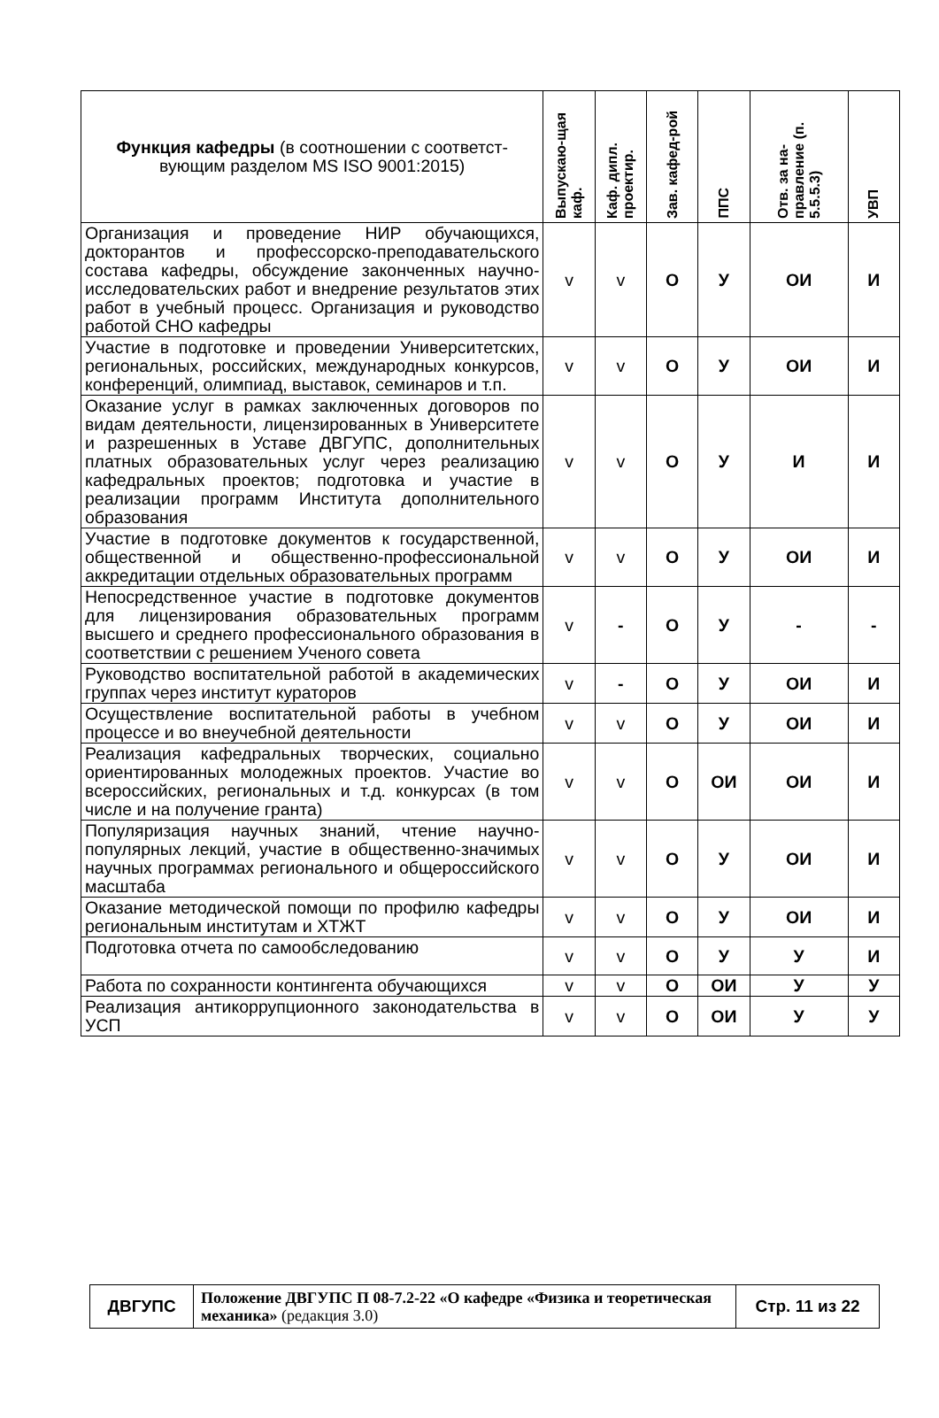| Функция кафедры (в соотношении с соответст-вующим разделом MS ISO 9001:2015) | Выпускаю-щая каф. | Каф. дипл. проектир. | Зав. кафед-рой | ППС | Отв. за на-правление (п. 5.5.5.3) | УВП |
| --- | --- | --- | --- | --- | --- | --- |
| Организация и проведение НИР обучающихся, докторантов и профессорско-преподавательского состава кафедры, обсуждение законченных научно-исследовательских работ и внедрение результатов этих работ в учебный процесс. Организация и руководство работой СНО кафедры | v | v | О | У | ОИ | И |
| Участие в подготовке и проведении Университетских, региональных, российских, международных конкурсов, конференций, олимпиад, выставок, семинаров и т.п. | v | v | О | У | ОИ | И |
| Оказание услуг в рамках заключенных договоров по видам деятельности, лицензированных в Университете и разрешенных в Уставе ДВГУПС, дополнительных платных образовательных услуг через реализацию кафедральных проектов; подготовка и участие в реализации программ Института дополнительного образования | v | v | О | У | И | И |
| Участие в подготовке документов к государственной, общественной и общественно-профессиональной аккредитации отдельных образовательных программ | v | v | О | У | ОИ | И |
| Непосредственное участие в подготовке документов для лицензирования образовательных программ высшего и среднего профессионального образования в соответствии с решением Ученого совета | v | - | О | У | - | - |
| Руководство воспитательной работой в академических группах через институт кураторов | v | - | О | У | ОИ | И |
| Осуществление воспитательной работы в учебном процессе и во внеучебной деятельности | v | v | О | У | ОИ | И |
| Реализация кафедральных творческих, социально ориентированных молодежных проектов. Участие во всероссийских, региональных и т.д. конкурсах (в том числе и на получение гранта) | v | v | О | ОИ | ОИ | И |
| Популяризация научных знаний, чтение научно-популярных лекций, участие в общественно-значимых научных программах регионального и общероссийского масштаба | v | v | О | У | ОИ | И |
| Оказание методической помощи по профилю кафедры региональным институтам и ХТЖТ | v | v | О | У | ОИ | И |
| Подготовка отчета по самообследованию | v | v | О | У | У | И |
| Работа по сохранности контингента обучающихся | v | v | О | ОИ | У | У |
| Реализация антикоррупционного законодательства в УСП | v | v | О | ОИ | У | У |
| ДВГУПС | Положение ДВГУПС П 08-7.2-22 «О кафедре «Физика и теоретическая механика» (редакция 3.0) | Стр. 11 из 22 |